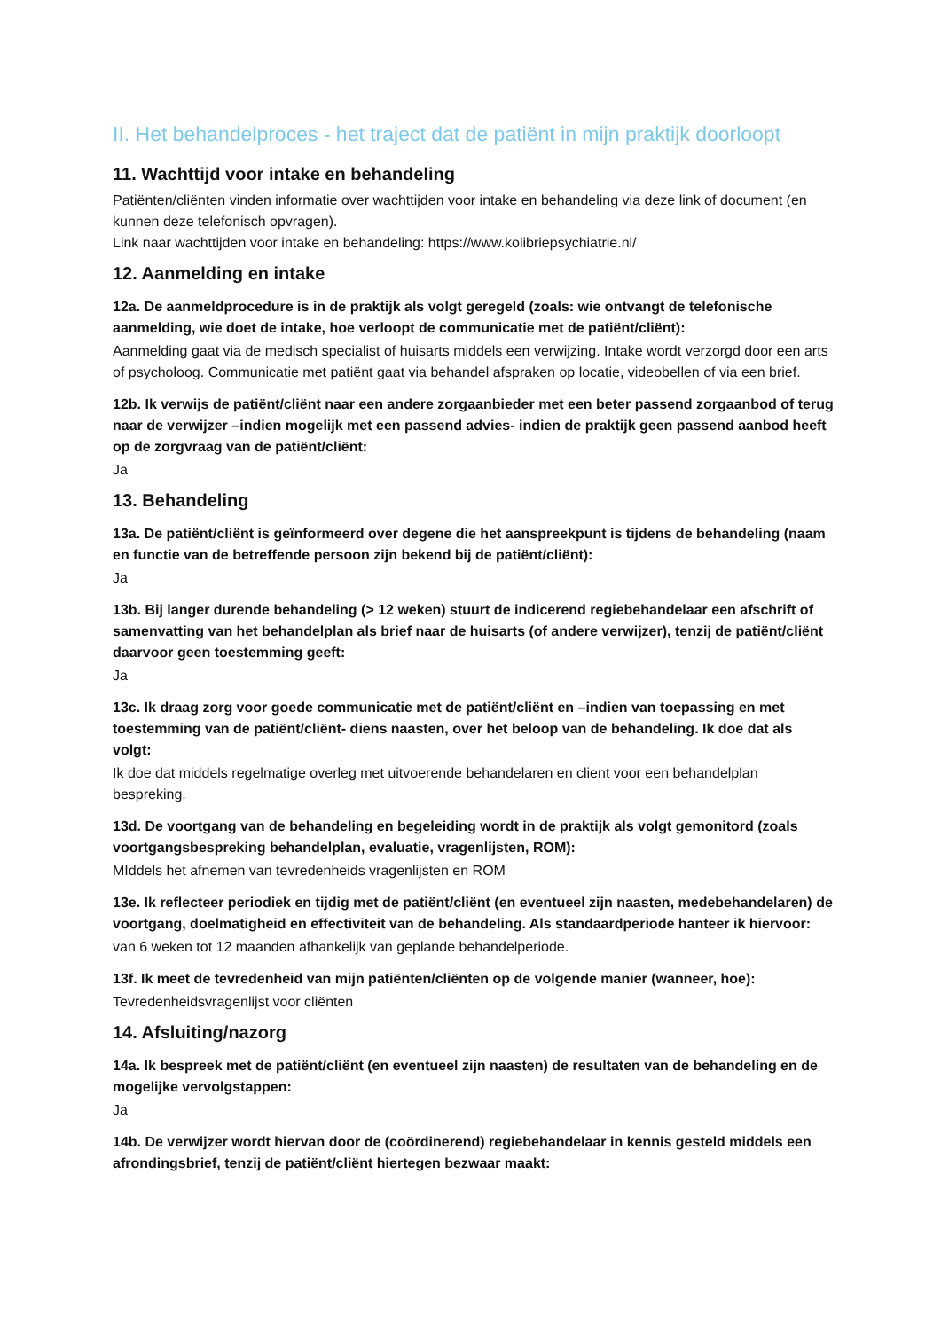II. Het behandelproces - het traject dat de patiënt in mijn praktijk doorloopt
11. Wachttijd voor intake en behandeling
Patiënten/cliënten vinden informatie over wachttijden voor intake en behandeling via deze link of document (en kunnen deze telefonisch opvragen).
Link naar wachttijden voor intake en behandeling: https://www.kolibriepsychiatrie.nl/
12. Aanmelding en intake
12a. De aanmeldprocedure is in de praktijk als volgt geregeld (zoals: wie ontvangt de telefonische aanmelding, wie doet de intake, hoe verloopt de communicatie met de patiënt/cliënt):
Aanmelding gaat via de medisch specialist of huisarts middels een verwijzing. Intake wordt verzorgd door een arts of psycholoog. Communicatie met patiënt gaat via behandel afspraken op locatie, videobellen of via een brief.
12b. Ik verwijs de patiënt/cliënt naar een andere zorgaanbieder met een beter passend zorgaanbod of terug naar de verwijzer –indien mogelijk met een passend advies- indien de praktijk geen passend aanbod heeft op de zorgvraag van de patiënt/cliënt:
Ja
13. Behandeling
13a. De patiënt/cliënt is geïnformeerd over degene die het aanspreekpunt is tijdens de behandeling (naam en functie van de betreffende persoon zijn bekend bij de patiënt/cliënt):
Ja
13b. Bij langer durende behandeling (> 12 weken) stuurt de indicerend regiebehandelaar een afschrift of samenvatting van het behandelplan als brief naar de huisarts (of andere verwijzer), tenzij de patiënt/cliënt daarvoor geen toestemming geeft:
Ja
13c. Ik draag zorg voor goede communicatie met de patiënt/cliënt en –indien van toepassing en met toestemming van de patiënt/cliënt- diens naasten, over het beloop van de behandeling. Ik doe dat als volgt:
Ik doe dat middels regelmatige overleg met uitvoerende behandelaren en client voor een behandelplan bespreking.
13d. De voortgang van de behandeling en begeleiding wordt in de praktijk als volgt gemonitord (zoals voortgangsbespreking behandelplan, evaluatie, vragenlijsten, ROM):
MIddels het afnemen van tevredenheids vragenlijsten en ROM
13e. Ik reflecteer periodiek en tijdig met de patiënt/cliënt (en eventueel zijn naasten, medebehandelaren) de voortgang, doelmatigheid en effectiviteit van de behandeling. Als standaardperiode hanteer ik hiervoor:
van 6 weken tot 12 maanden afhankelijk van geplande behandelperiode.
13f. Ik meet de tevredenheid van mijn patiënten/cliënten op de volgende manier (wanneer, hoe):
Tevredenheidsvragenlijst voor cliënten
14. Afsluiting/nazorg
14a. Ik bespreek met de patiënt/cliënt (en eventueel zijn naasten) de resultaten van de behandeling en de mogelijke vervolgstappen:
Ja
14b. De verwijzer wordt hiervan door de (coördinerend) regiebehandelaar in kennis gesteld middels een afrondingsbrief, tenzij de patiënt/cliënt hiertegen bezwaar maakt: